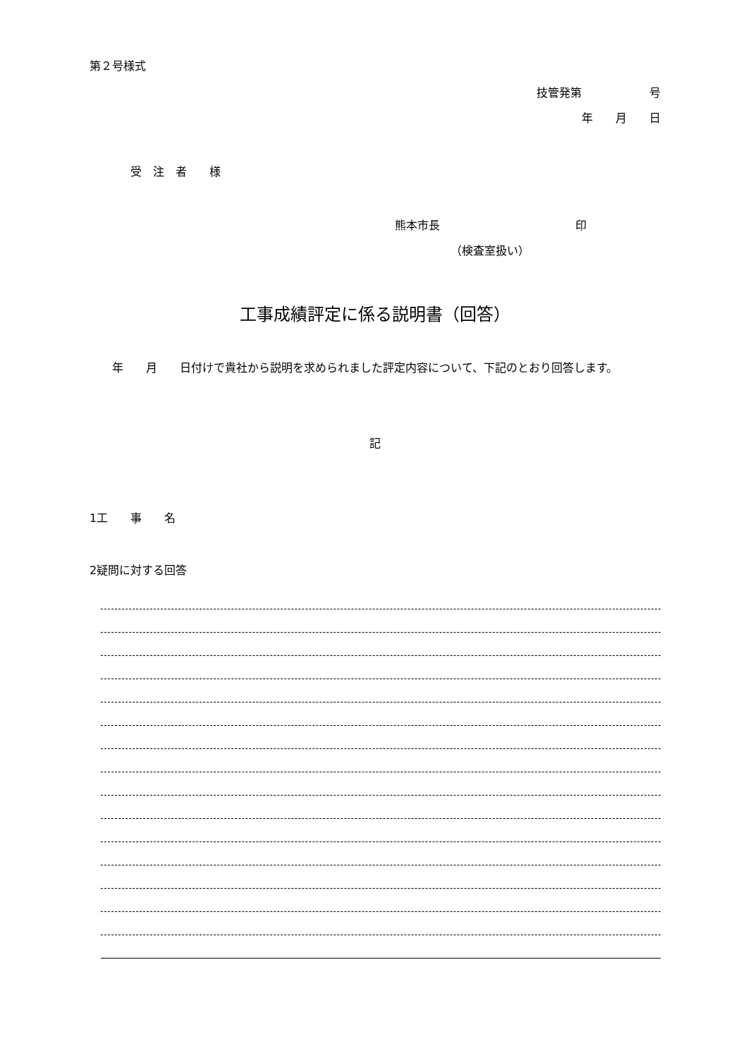第２号様式
技管発第　　　　　　号
年　　月　　日
受　注　者　　様
熊本市長　　　　　　　　　　　　印
（検査室扱い）
工事成績評定に係る説明書（回答）
　　年　　月　　日付けで貴社から説明を求められました評定内容について、下記のとおり回答します。
記
1工　　事　　名
2疑問に対する回答